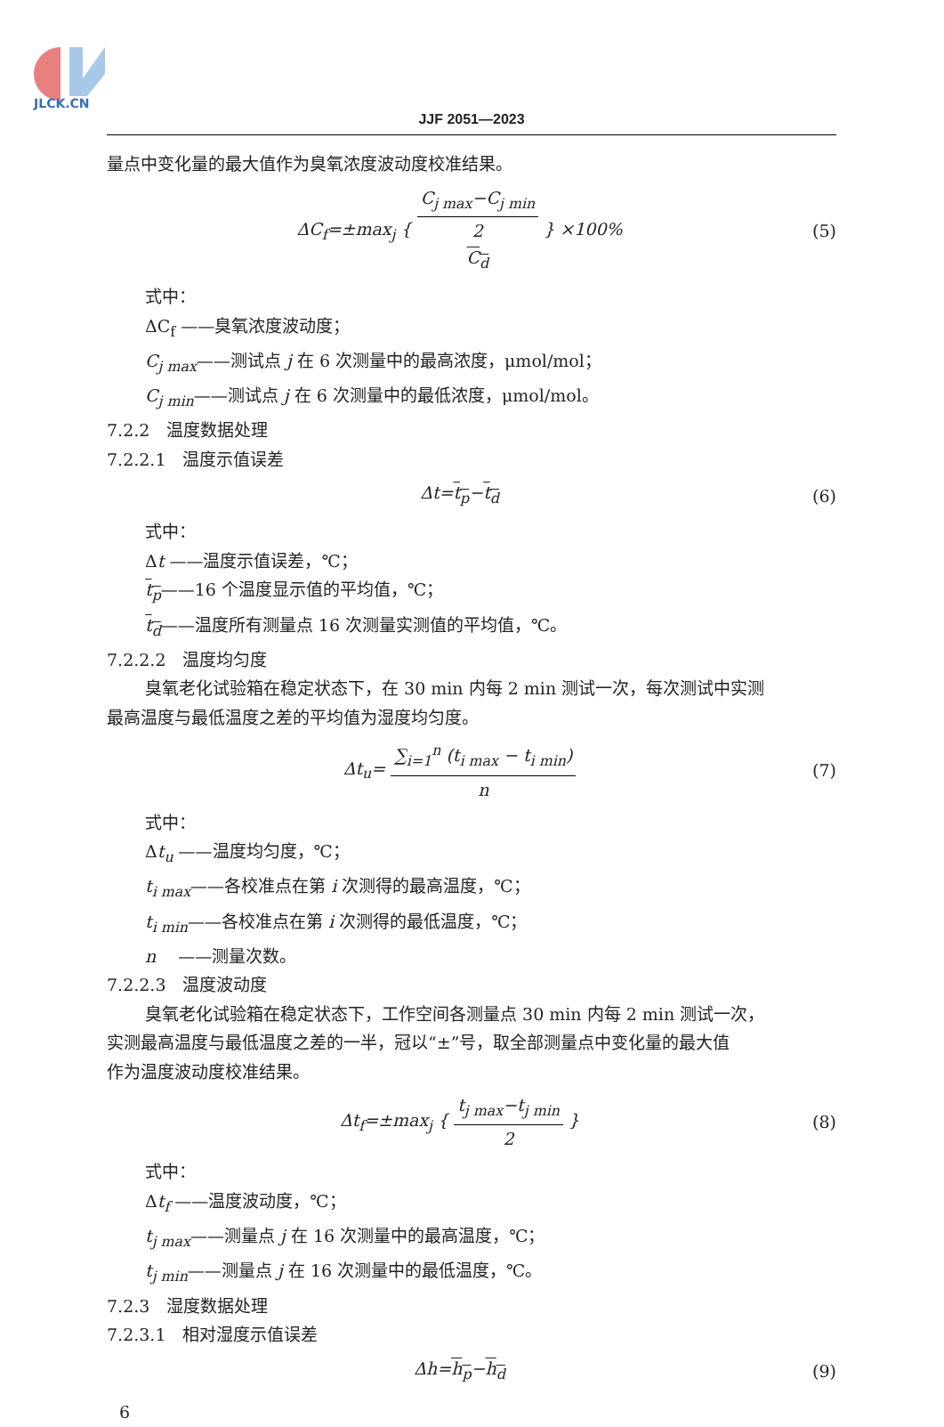JLCK.CN
JJF 2051—2023
量点中变化量的最大值作为臭氧浓度波动度校准结果。
ΔC<sub>f</sub>=±max<sub>j</sub> { C<sub>j max</sub>−C<sub>j min</sub> 2
C<sub>d</sub> } ×100%
(5)
式中：
ΔC<sub>f</sub> ——臭氧浓度波动度；
C<sub>j max</sub>——测试点 j 在 6 次测量中的最高浓度，μmol/mol；
C<sub>j min</sub>——测试点 j 在 6 次测量中的最低浓度，μmol/mol。
7.2.2　温度数据处理
7.2.2.1　温度示值误差
Δt=t<sub>p</sub>−t<sub>d</sub> (6)
式中：
Δt ——温度示值误差，℃；
t<sub>p</sub>——16 个温度显示值的平均值，℃；
t<sub>d</sub>——温度所有测量点 16 次测量实测值的平均值，℃。
7.2.2.2　温度均匀度
臭氧老化试验箱在稳定状态下，在 30 min 内每 2 min 测试一次，每次测试中实测
最高温度与最低温度之差的平均值为湿度均匀度。
Δt<sub>u</sub>= ∑<sub>i=1</sub><sup>n</sup> (t<sub>i max</sub> − t<sub>i min</sub>) n (7)
式中：
Δt<sub>u</sub> ——温度均匀度，℃；
t<sub>i max</sub>——各校准点在第 i 次测得的最高温度，℃；
t<sub>i min</sub>——各校准点在第 i 次测得的最低温度，℃；
n　 ——测量次数。
7.2.2.3　温度波动度
臭氧老化试验箱在稳定状态下，工作空间各测量点 30 min 内每 2 min 测试一次，
实测最高温度与最低温度之差的一半，冠以“±”号，取全部测量点中变化量的最大值
作为温度波动度校准结果。
Δt<sub>f</sub>=±max<sub>j</sub> { t<sub>j max</sub>−t<sub>j min</sub> 2 } (8)
式中：
Δt<sub>f</sub> ——温度波动度，℃；
t<sub>j max</sub>——测量点 j 在 16 次测量中的最高温度，℃；
t<sub>j min</sub>——测量点 j 在 16 次测量中的最低温度，℃。
7.2.3　湿度数据处理
7.2.3.1　相对湿度示值误差
Δh=h<sub>p</sub>−h<sub>d</sub> (9)
6